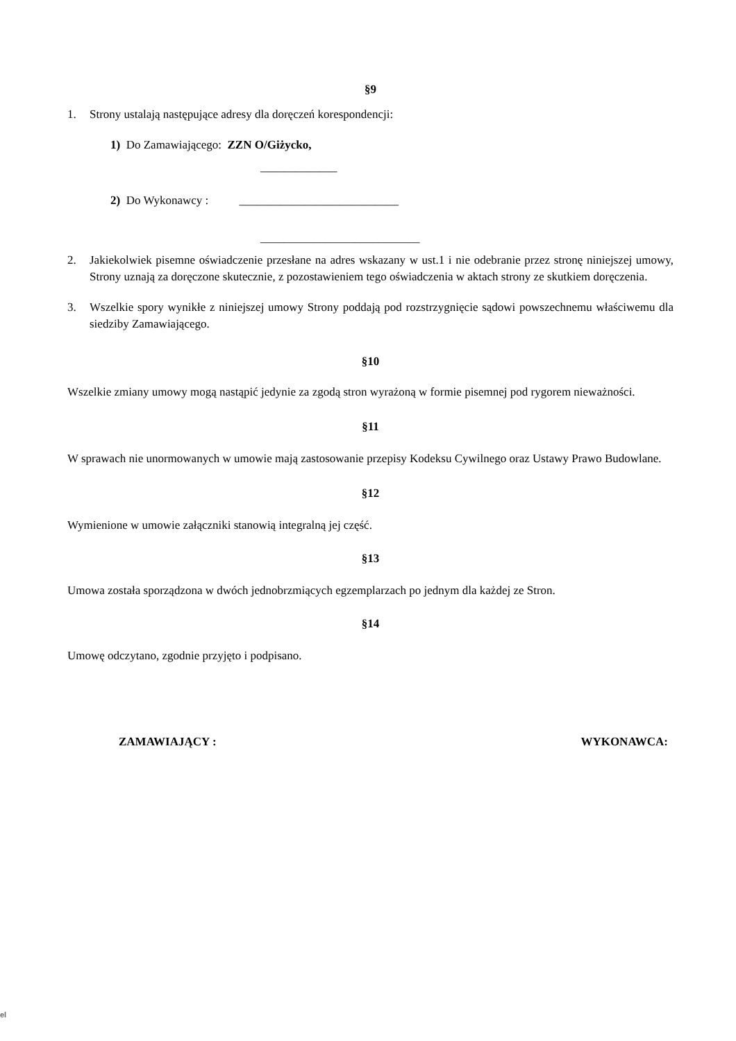§9
1. Strony ustalają następujące adresy dla doręczeń korespondencji:
1) Do Zamawiającego: ZZN O/Giżycko,
_____________
2) Do Wykonawcy : ___________________________
___________________________
2. Jakiekolwiek pisemne oświadczenie przesłane na adres wskazany w ust.1 i nie odebranie przez stronę niniejszej umowy, Strony uznają za doręczone skutecznie, z pozostawieniem tego oświadczenia w aktach strony ze skutkiem doręczenia.
3. Wszelkie spory wynikłe z niniejszej umowy Strony poddają pod rozstrzygnięcie sądowi powszechnemu właściwemu dla siedziby Zamawiającego.
§10
Wszelkie zmiany umowy mogą nastąpić jedynie za zgodą stron wyrażoną w formie pisemnej pod rygorem nieważności.
§11
W sprawach nie unormowanych w umowie mają zastosowanie przepisy Kodeksu Cywilnego oraz Ustawy Prawo Budowlane.
§12
Wymienione w umowie załączniki stanowią integralną jej część.
§13
Umowa została sporządzona w dwóch jednobrzmiących egzemplarzach po jednym dla każdej ze Stron.
§14
Umowę odczytano, zgodnie przyjęto i podpisano.
ZAMAWIAJĄCY : WYKONAWCA:
el